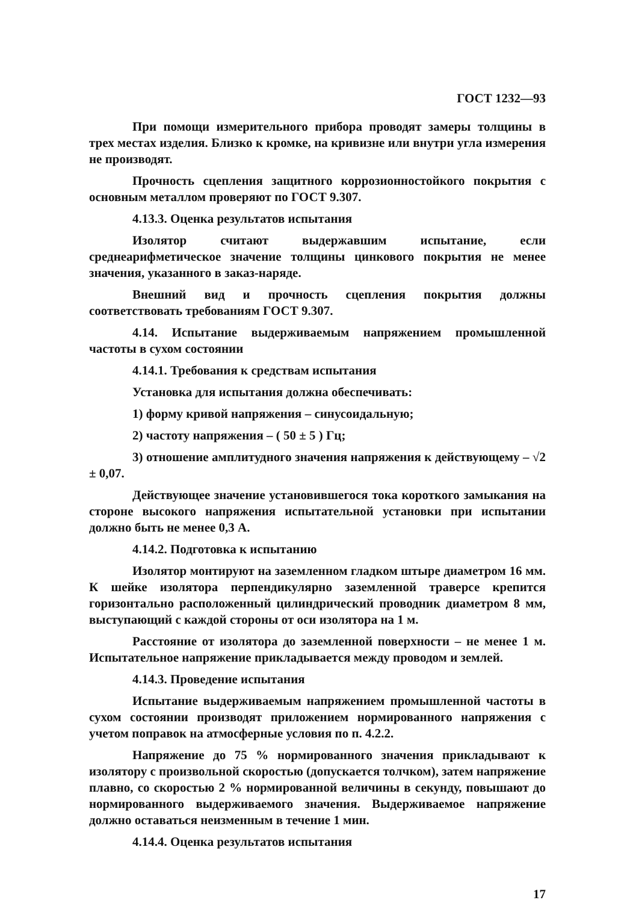ГОСТ 1232—93
При помощи измерительного прибора проводят замеры толщины в трех местах изделия. Близко к кромке, на кривизне или внутри угла измерения не производят.
Прочность сцепления защитного коррозионностойкого покрытия с основным металлом проверяют по ГОСТ 9.307.
4.13.3. Оценка результатов испытания
Изолятор считают выдержавшим испытание, если среднеарифметическое значение толщины цинкового покрытия не менее значения, указанного в заказ-наряде.
Внешний вид и прочность сцепления покрытия должны соответствовать требованиям ГОСТ 9.307.
4.14. Испытание выдерживаемым напряжением промышленной частоты в сухом состоянии
4.14.1. Требования к средствам испытания
Установка для испытания должна обеспечивать:
1) форму кривой напряжения – синусоидальную;
2) частоту напряжения – ( 50 ± 5 ) Гц;
3) отношение амплитудного значения напряжения к действующему – √2 ± 0,07.
Действующее значение установившегося тока короткого замыкания на стороне высокого напряжения испытательной установки при испытании должно быть не менее 0,3 А.
4.14.2. Подготовка к испытанию
Изолятор монтируют на заземленном гладком штыре диаметром 16 мм. К шейке изолятора перпендикулярно заземленной траверсе крепится горизонтально расположенный цилиндрический проводник диаметром 8 мм, выступающий с каждой стороны от оси изолятора на 1 м.
Расстояние от изолятора до заземленной поверхности – не менее 1 м. Испытательное напряжение прикладывается между проводом и землей.
4.14.3. Проведение испытания
Испытание выдерживаемым напряжением промышленной частоты в сухом состоянии производят приложением нормированного напряжения с учетом поправок на атмосферные условия по п. 4.2.2.
Напряжение до 75 % нормированного значения прикладывают к изолятору с произвольной скоростью (допускается толчком), затем напряжение плавно, со скоростью 2 % нормированной величины в секунду, повышают до нормированного выдерживаемого значения. Выдерживаемое напряжение должно оставаться неизменным в течение 1 мин.
4.14.4. Оценка результатов испытания
17